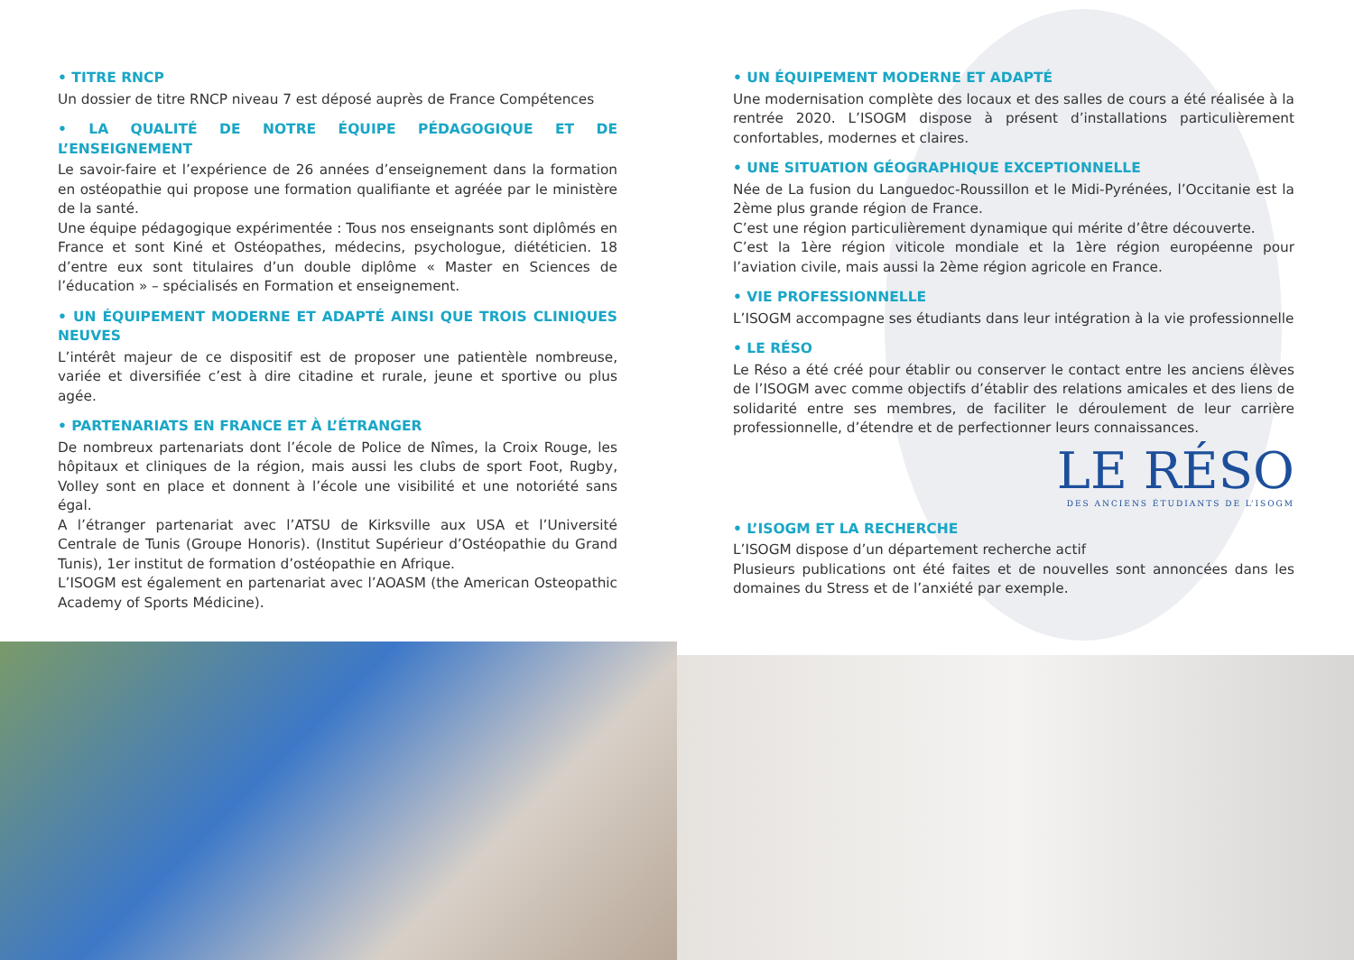• TITRE RNCP
Un dossier de titre RNCP niveau 7 est déposé auprès de France Compétences
• LA QUALITÉ DE NOTRE ÉQUIPE PÉDAGOGIQUE ET DE L’ENSEIGNEMENT
Le savoir-faire et l’expérience de 26 années d’enseignement dans la formation en ostéopathie qui propose une formation qualifiante et agréée par le ministère de la santé.
Une équipe pédagogique expérimentée : Tous nos enseignants sont diplômés en France et sont Kiné et Ostéopathes, médecins, psychologue, diététicien. 18 d’entre eux sont titulaires d’un double diplôme « Master en Sciences de l’éducation » – spécialisés en Formation et enseignement.
• UN ÉQUIPEMENT MODERNE ET ADAPTÉ AINSI QUE TROIS CLINIQUES NEUVES
L’intérêt majeur de ce dispositif est de proposer une patientèle nombreuse, variée et diversifiée c’est à dire citadine et rurale, jeune et sportive ou plus agée.
• PARTENARIATS EN FRANCE ET À L’ÉTRANGER
De nombreux partenariats dont l’école de Police de Nîmes, la Croix Rouge, les hôpitaux et cliniques de la région, mais aussi les clubs de sport Foot, Rugby, Volley sont en place et donnent à l’école une visibilité et une notoriété sans égal.
A l’étranger partenariat avec l’ATSU de Kirksville aux USA et l’Université Centrale de Tunis (Groupe Honoris). (Institut Supérieur d’Ostéopathie du Grand Tunis), 1er institut de formation d’ostéopathie en Afrique.
L’ISOGM est également en partenariat avec l’AOASM (the American Osteopathic Academy of Sports Médicine).
• UN ÉQUIPEMENT MODERNE ET ADAPTÉ
Une modernisation complète des locaux et des salles de cours a été réalisée à la rentrée 2020. L’ISOGM dispose à présent d’installations particulièrement confortables, modernes et claires.
• UNE SITUATION GÉOGRAPHIQUE EXCEPTIONNELLE
Née de La fusion du Languedoc-Roussillon et le Midi-Pyrénées, l’Occitanie est la 2ème plus grande région de France.
C’est une région particulièrement dynamique qui mérite d’être découverte.
C’est la 1ère région viticole mondiale et la 1ère région européenne pour l’aviation civile, mais aussi la 2ème région agricole en France.
• VIE PROFESSIONNELLE
L’ISOGM accompagne ses étudiants dans leur intégration à la vie professionnelle
• LE RÉSO
Le Réso a été créé pour établir ou conserver le contact entre les anciens élèves de l’ISOGM avec comme objectifs d’établir des relations amicales et des liens de solidarité entre ses membres, de faciliter le déroulement de leur carrière professionnelle, d’étendre et de perfectionner leurs connaissances.
LE RÉSO
DES ANCIENS ÉTUDIANTS DE L’ISOGM
• L’ISOGM ET LA RECHERCHE
L’ISOGM dispose d’un département recherche actif
Plusieurs publications ont été faites et de nouvelles sont annoncées dans les domaines du Stress et de l’anxiété par exemple.